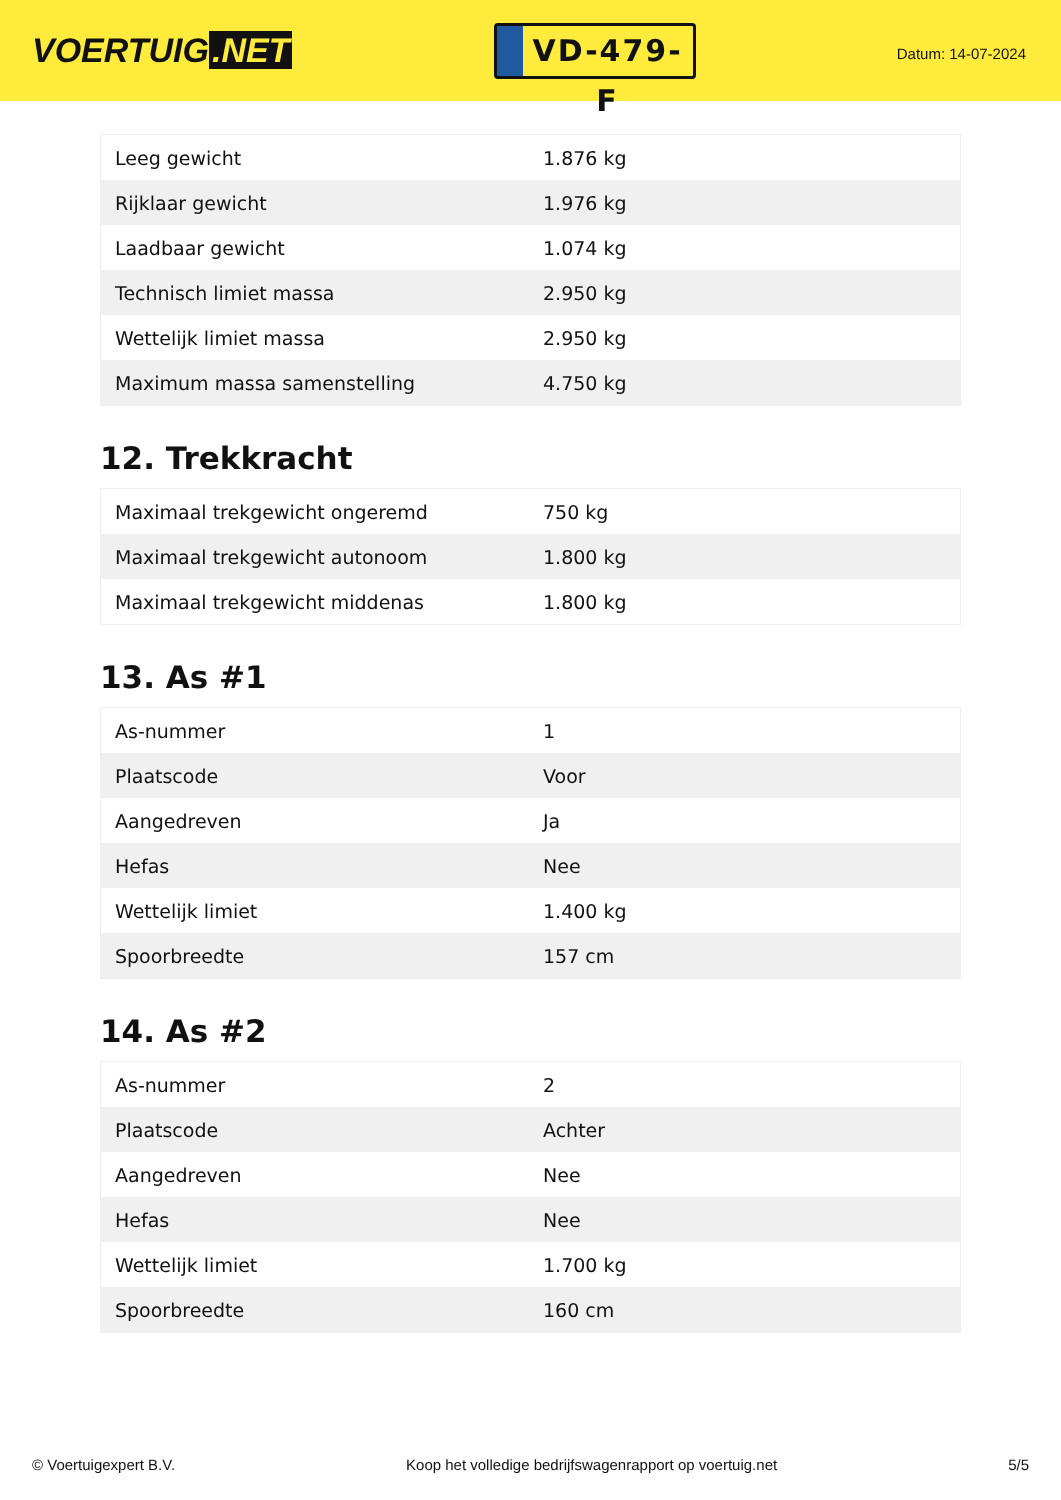VOERTUIG.NET
VD-479-F
Datum: 14-07-2024
| Leeg gewicht | 1.876 kg |
| Rijklaar gewicht | 1.976 kg |
| Laadbaar gewicht | 1.074 kg |
| Technisch limiet massa | 2.950 kg |
| Wettelijk limiet massa | 2.950 kg |
| Maximum massa samenstelling | 4.750 kg |
12. Trekkracht
| Maximaal trekgewicht ongeremd | 750 kg |
| Maximaal trekgewicht autonoom | 1.800 kg |
| Maximaal trekgewicht middenas | 1.800 kg |
13. As #1
| As-nummer | 1 |
| Plaatscode | Voor |
| Aangedreven | Ja |
| Hefas | Nee |
| Wettelijk limiet | 1.400 kg |
| Spoorbreedte | 157 cm |
14. As #2
| As-nummer | 2 |
| Plaatscode | Achter |
| Aangedreven | Nee |
| Hefas | Nee |
| Wettelijk limiet | 1.700 kg |
| Spoorbreedte | 160 cm |
© Voertuigexpert B.V. Koop het volledige bedrijfswagenrapport op voertuig.net 5/5